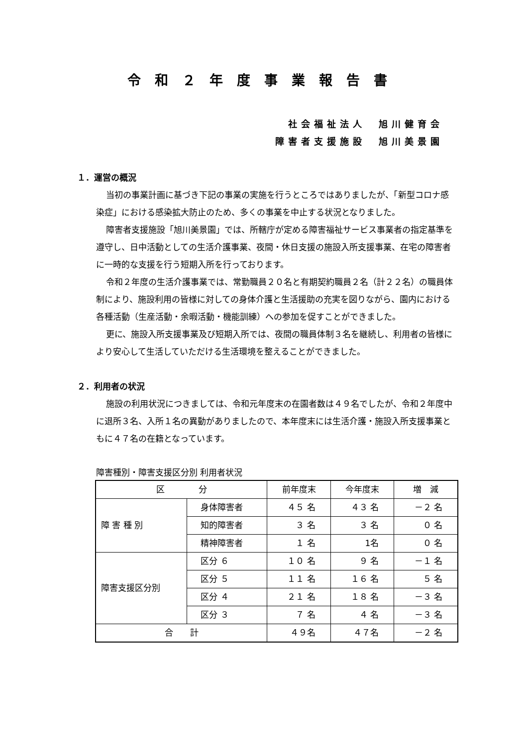令和２年度事業報告書
社会福祉法人　旭川健育会
障害者支援施設　旭川美景園
１．運営の概況
当初の事業計画に基づき下記の事業の実施を行うところではありましたが、「新型コロナ感染症」における感染拡大防止のため、多くの事業を中止する状況となりました。
障害者支援施設「旭川美景園」では、所轄庁が定める障害福祉サービス事業者の指定基準を遵守し、日中活動としての生活介護事業、夜間・休日支援の施設入所支援事業、在宅の障害者に一時的な支援を行う短期入所を行っております。
令和２年度の生活介護事業では、常勤職員２０名と有期契約職員２名（計２２名）の職員体制により、施設利用の皆様に対しての身体介護と生活援助の充実を図りながら、園内における各種活動（生産活動・余暇活動・機能訓練）への参加を促すことができました。
更に、施設入所支援事業及び短期入所では、夜間の職員体制３名を継続し、利用者の皆様により安心して生活していただける生活環境を整えることができました。
２．利用者の状況
施設の利用状況につきましては、令和元年度末の在園者数は４９名でしたが、令和２年度中に退所３名、入所１名の異動がありましたので、本年度末には生活介護・施設入所支援事業ともに４７名の在籍となっています。
障害種別・障害支援区分別 利用者状況
| 区 分 | | 前年度末 | 今年度末 | 増 減 |
| 障 害 種 別 | 身体障害者 | ４５ 名 | ４３ 名 | －２ 名 |
| | 知的障害者 | ３ 名 | ３ 名 | ０ 名 |
| | 精神障害者 | １ 名 | 1名 | ０ 名 |
| 障害支援区分別 | 区分 ６ | １０ 名 | ９ 名 | －１ 名 |
| | 区分 ５ | １１ 名 | １６ 名 | ５ 名 |
| | 区分 ４ | ２１ 名 | １８ 名 | －３ 名 |
| | 区分 ３ | ７ 名 | ４ 名 | －３ 名 |
| 合 計 | | ４９名 | ４７名 | －２ 名 |